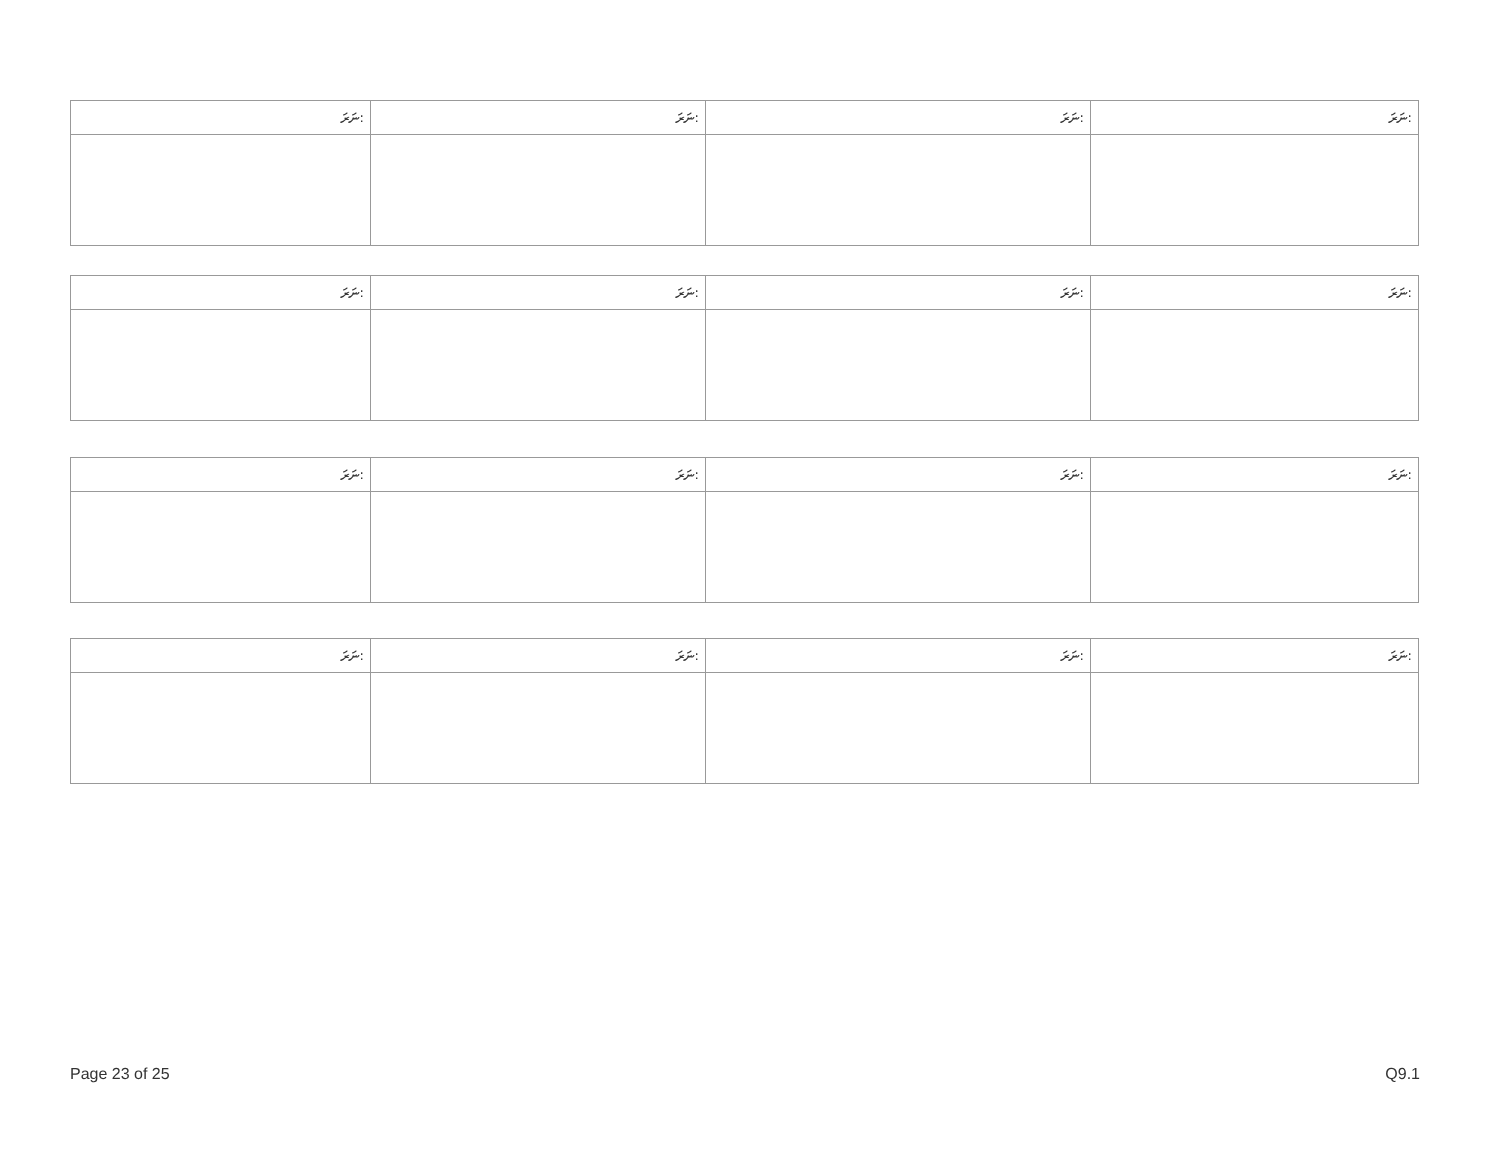| ނަރަ: | ނަރަ: | ނަރަ: | ނަރަ: |
| --- | --- | --- | --- |
| ނަރަ: | ނަރަ: | ނަރަ: | ނަރަ: |
| --- | --- | --- | --- |
| ނަރަ: | ނަރަ: | ނަރަ: | ނަރަ: |
| --- | --- | --- | --- |
| ނަރަ: | ނަރަ: | ނަރަ: | ނަރަ: |
| --- | --- | --- | --- |
Page 23 of 25 Q9.1